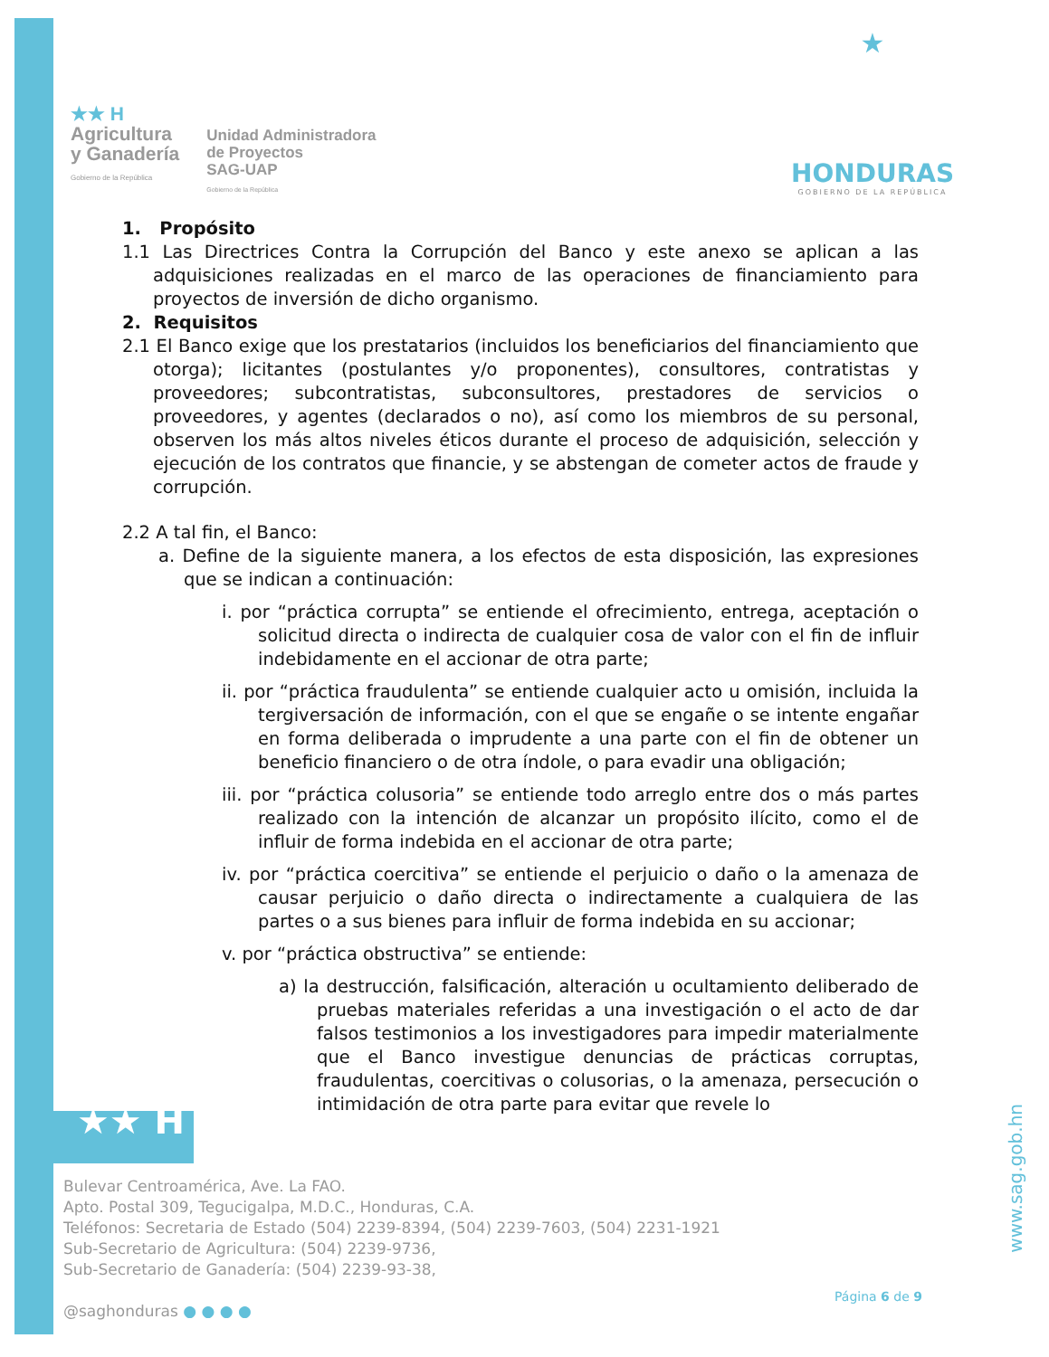★★ H
Agricultura
y Ganadería
Gobierno de la República
Unidad Administradora
de Proyectos
SAG-UAP
Gobierno de la República
★
HONDURAS
GOBIERNO DE LA REPÚBLICA
1. Propósito
1.1 Las Directrices Contra la Corrupción del Banco y este anexo se aplican a las adquisiciones realizadas en el marco de las operaciones de financiamiento para proyectos de inversión de dicho organismo.
2. Requisitos
2.1 El Banco exige que los prestatarios (incluidos los beneficiarios del financiamiento que otorga); licitantes (postulantes y/o proponentes), consultores, contratistas y proveedores; subcontratistas, subconsultores, prestadores de servicios o proveedores, y agentes (declarados o no), así como los miembros de su personal, observen los más altos niveles éticos durante el proceso de adquisición, selección y ejecución de los contratos que financie, y se abstengan de cometer actos de fraude y corrupción.
2.2 A tal fin, el Banco:
a. Define de la siguiente manera, a los efectos de esta disposición, las expresiones que se indican a continuación:
i. por “práctica corrupta” se entiende el ofrecimiento, entrega, aceptación o solicitud directa o indirecta de cualquier cosa de valor con el fin de influir indebidamente en el accionar de otra parte;
ii. por “práctica fraudulenta” se entiende cualquier acto u omisión, incluida la tergiversación de información, con el que se engañe o se intente engañar en forma deliberada o imprudente a una parte con el fin de obtener un beneficio financiero o de otra índole, o para evadir una obligación;
iii. por “práctica colusoria” se entiende todo arreglo entre dos o más partes realizado con la intención de alcanzar un propósito ilícito, como el de influir de forma indebida en el accionar de otra parte;
iv. por “práctica coercitiva” se entiende el perjuicio o daño o la amenaza de causar perjuicio o daño directa o indirectamente a cualquiera de las partes o a sus bienes para influir de forma indebida en su accionar;
v. por “práctica obstructiva” se entiende:
a) la destrucción, falsificación, alteración u ocultamiento deliberado de pruebas materiales referidas a una investigación o el acto de dar falsos testimonios a los investigadores para impedir materialmente que el Banco investigue denuncias de prácticas corruptas, fraudulentas, coercitivas o colusorias, o la amenaza, persecución o intimidación de otra parte para evitar que revele lo
★★ H
Bulevar Centroamérica, Ave. La FAO.
Apto. Postal 309, Tegucigalpa, M.D.C., Honduras, C.A.
Teléfonos: Secretaria de Estado (504) 2239-8394, (504) 2239-7603, (504) 2231-1921
Sub-Secretario de Agricultura: (504) 2239-9736,
Sub-Secretario de Ganadería: (504) 2239-93-38,
@saghonduras ● ● ● ●
Página 6 de 9
www.sag.gob.hn